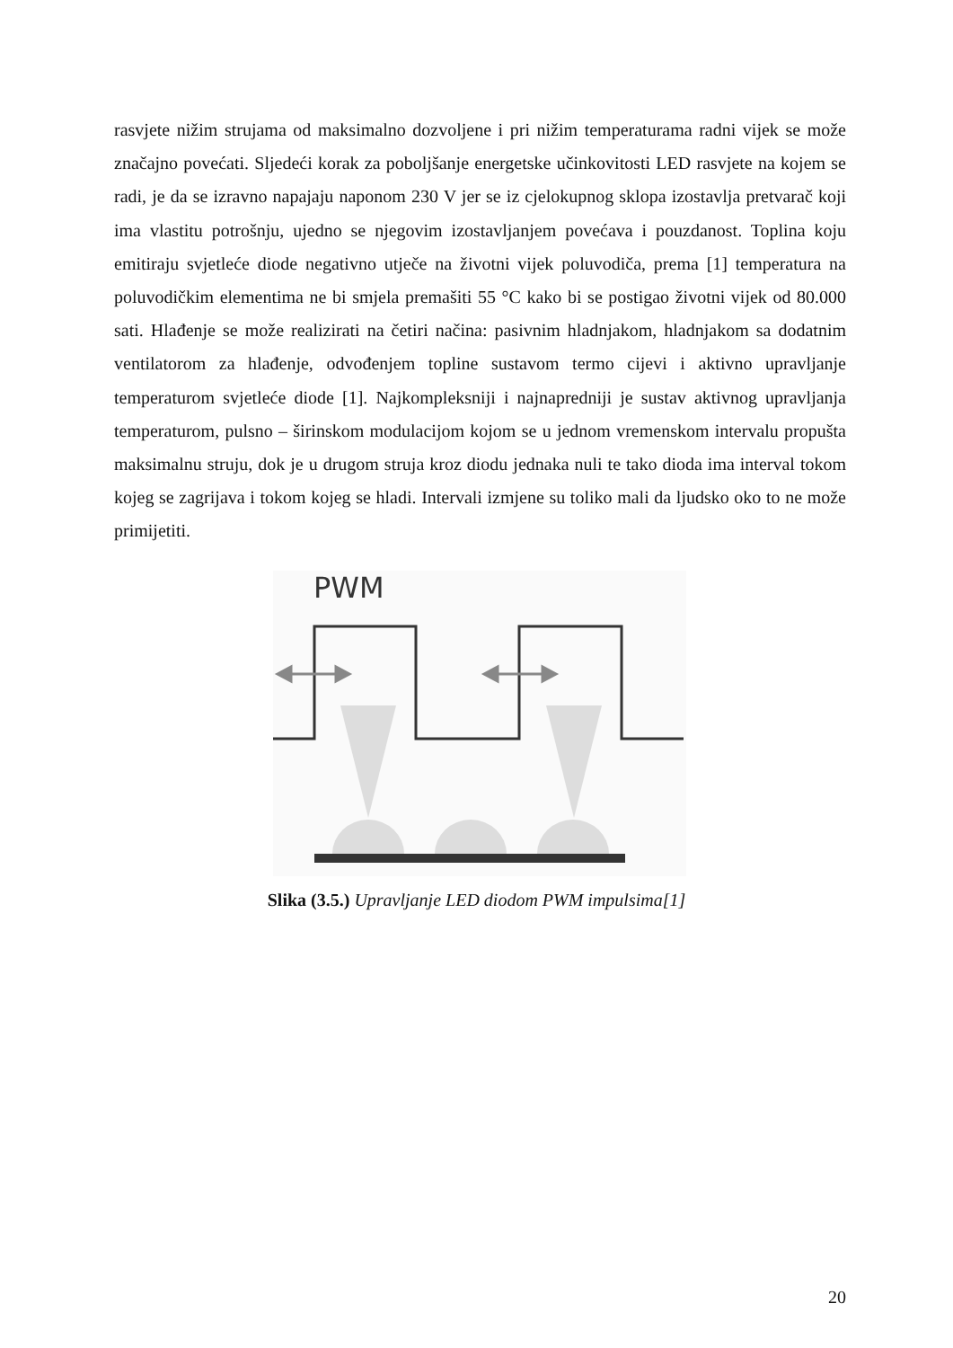rasvjete nižim strujama od maksimalno dozvoljene i pri nižim temperaturama radni vijek se može značajno povećati. Sljedeći korak za poboljšanje energetske učinkovitosti LED rasvjete na kojem se radi, je da se izravno napajaju naponom 230 V jer se iz cjelokupnog sklopa izostavlja pretvarač koji ima vlastitu potrošnju, ujedno se njegovim izostavljanjem povećava i pouzdanost. Toplina koju emitiraju svjetleće diode negativno utječe na životni vijek poluvodiča, prema [1] temperatura na poluvodičkim elementima ne bi smjela premašiti 55 °C kako bi se postigao životni vijek od 80.000 sati. Hlađenje se može realizirati na četiri načina: pasivnim hladnjakom, hladnjakom sa dodatnim ventilatorom za hlađenje, odvođenjem topline sustavom termo cijevi i aktivno upravljanje temperaturom svjetleće diode [1]. Najkompleksniji i najnapredniji je sustav aktivnog upravljanja temperaturom, pulsno – širinskom modulacijom kojom se u jednom vremenskom intervalu propušta maksimalnu struju, dok je u drugom struja kroz diodu jednaka nuli te tako dioda ima interval tokom kojeg se zagrijava i tokom kojeg se hladi. Intervali izmjene su toliko mali da ljudsko oko to ne može primijetiti.
PWM
Slika (3.5.) Upravljanje LED diodom PWM impulsima[1]
20